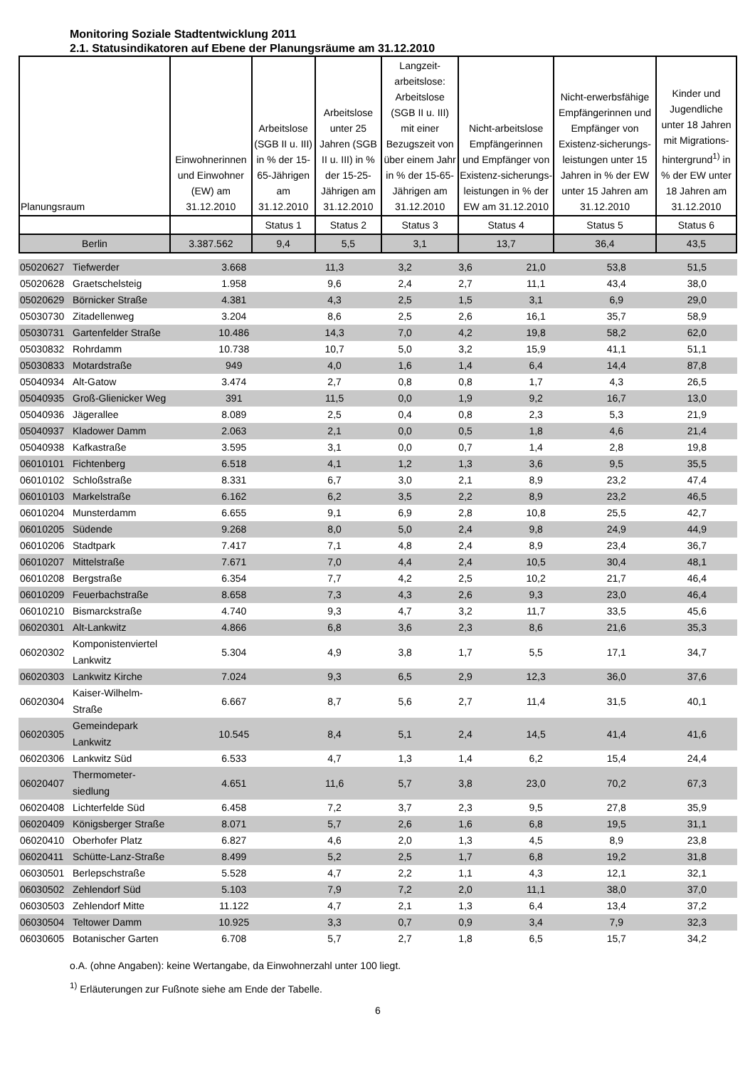Monitoring Soziale Stadtentwicklung 2011
2.1. Statusindikatoren auf Ebene der Planungsräume am 31.12.2010
| Planungsraum | Einwohnerinnen und Einwohner (EW) am 31.12.2010 | Arbeitslose (SGB II u. III) in % der 15-65-Jährigen am 31.12.2010 | Arbeitslose unter 25 Jahren (SGB II u. III) in % der 15-25-Jährigen am 31.12.2010 | Langzeit-arbeitslose: Arbeitslose (SGB II u. III) mit einer Bezugszeit von über einem Jahr in % der 15-65-Jährigen am 31.12.2010 | Nicht-arbeitslose Empfängerinnen und Empfänger von Existenz-sicherungs-leistungen in % der EW am 31.12.2010 | Nicht-erwerbsfähige Empfängerinnen und Empfänger von Existenz-sicherungs-leistungen unter 15 Jahren in % der EW unter 15 Jahren am 31.12.2010 | Kinder und Jugendliche unter 18 Jahren mit Migrations-hintergrund<sup>1)</sup> in % der EW unter 18 Jahren am 31.12.2010 |
| --- | --- | --- | --- | --- | --- | --- | --- |
| | | Status 1 | Status 2 | Status 3 | Status 4 | Status 5 | Status 6 |
| Berlin | 3.387.562 | 9,4 | 5,5 | 3,1 | 13,7 | 36,4 | 43,5 |
| 05020627 | Tiefwerder | 3.668 | 11,3 | 3,2 | 3,6 | 21,0 | 53,8 | 51,5 |
| 05020628 | Graetschelsteig | 1.958 | 9,6 | 2,4 | 2,7 | 11,1 | 43,4 | 38,0 |
| 05020629 | Börnicker Straße | 4.381 | 4,3 | 2,5 | 1,5 | 3,1 | 6,9 | 29,0 |
| 05030730 | Zitadellenweg | 3.204 | 8,6 | 2,5 | 2,6 | 16,1 | 35,7 | 58,9 |
| 05030731 | Gartenfelder Straße | 10.486 | 14,3 | 7,0 | 4,2 | 19,8 | 58,2 | 62,0 |
| 05030832 | Rohrdamm | 10.738 | 10,7 | 5,0 | 3,2 | 15,9 | 41,1 | 51,1 |
| 05030833 | Motardstraße | 949 | 4,0 | 1,6 | 1,4 | 6,4 | 14,4 | 87,8 |
| 05040934 | Alt-Gatow | 3.474 | 2,7 | 0,8 | 0,8 | 1,7 | 4,3 | 26,5 |
| 05040935 | Groß-Glienicker Weg | 391 | 11,5 | 0,0 | 1,9 | 9,2 | 16,7 | 13,0 |
| 05040936 | Jägerallee | 8.089 | 2,5 | 0,4 | 0,8 | 2,3 | 5,3 | 21,9 |
| 05040937 | Kladower Damm | 2.063 | 2,1 | 0,0 | 0,5 | 1,8 | 4,6 | 21,4 |
| 05040938 | Kafkastraße | 3.595 | 3,1 | 0,0 | 0,7 | 1,4 | 2,8 | 19,8 |
| 06010101 | Fichtenberg | 6.518 | 4,1 | 1,2 | 1,3 | 3,6 | 9,5 | 35,5 |
| 06010102 | Schloßstraße | 8.331 | 6,7 | 3,0 | 2,1 | 8,9 | 23,2 | 47,4 |
| 06010103 | Markelstraße | 6.162 | 6,2 | 3,5 | 2,2 | 8,9 | 23,2 | 46,5 |
| 06010204 | Munsterdamm | 6.655 | 9,1 | 6,9 | 2,8 | 10,8 | 25,5 | 42,7 |
| 06010205 | Südende | 9.268 | 8,0 | 5,0 | 2,4 | 9,8 | 24,9 | 44,9 |
| 06010206 | Stadtpark | 7.417 | 7,1 | 4,8 | 2,4 | 8,9 | 23,4 | 36,7 |
| 06010207 | Mittelstraße | 7.671 | 7,0 | 4,4 | 2,4 | 10,5 | 30,4 | 48,1 |
| 06010208 | Bergstraße | 6.354 | 7,7 | 4,2 | 2,5 | 10,2 | 21,7 | 46,4 |
| 06010209 | Feuerbachstraße | 8.658 | 7,3 | 4,3 | 2,6 | 9,3 | 23,0 | 46,4 |
| 06010210 | Bismarckstraße | 4.740 | 9,3 | 4,7 | 3,2 | 11,7 | 33,5 | 45,6 |
| 06020301 | Alt-Lankwitz | 4.866 | 6,8 | 3,6 | 2,3 | 8,6 | 21,6 | 35,3 |
| 06020302 | Komponistenviertel Lankwitz | 5.304 | 4,9 | 3,8 | 1,7 | 5,5 | 17,1 | 34,7 |
| 06020303 | Lankwitz Kirche | 7.024 | 9,3 | 6,5 | 2,9 | 12,3 | 36,0 | 37,6 |
| 06020304 | Kaiser-Wilhelm-Straße | 6.667 | 8,7 | 5,6 | 2,7 | 11,4 | 31,5 | 40,1 |
| 06020305 | Gemeindepark Lankwitz | 10.545 | 8,4 | 5,1 | 2,4 | 14,5 | 41,4 | 41,6 |
| 06020306 | Lankwitz Süd | 6.533 | 4,7 | 1,3 | 1,4 | 6,2 | 15,4 | 24,4 |
| 06020407 | Thermometer-siedlung | 4.651 | 11,6 | 5,7 | 3,8 | 23,0 | 70,2 | 67,3 |
| 06020408 | Lichterfelde Süd | 6.458 | 7,2 | 3,7 | 2,3 | 9,5 | 27,8 | 35,9 |
| 06020409 | Königsberger Straße | 8.071 | 5,7 | 2,6 | 1,6 | 6,8 | 19,5 | 31,1 |
| 06020410 | Oberhofer Platz | 6.827 | 4,6 | 2,0 | 1,3 | 4,5 | 8,9 | 23,8 |
| 06020411 | Schütte-Lanz-Straße | 8.499 | 5,2 | 2,5 | 1,7 | 6,8 | 19,2 | 31,8 |
| 06030501 | Berlepschstraße | 5.528 | 4,7 | 2,2 | 1,1 | 4,3 | 12,1 | 32,1 |
| 06030502 | Zehlendorf Süd | 5.103 | 7,9 | 7,2 | 2,0 | 11,1 | 38,0 | 37,0 |
| 06030503 | Zehlendorf Mitte | 11.122 | 4,7 | 2,1 | 1,3 | 6,4 | 13,4 | 37,2 |
| 06030504 | Teltower Damm | 10.925 | 3,3 | 0,7 | 0,9 | 3,4 | 7,9 | 32,3 |
| 06030605 | Botanischer Garten | 6.708 | 5,7 | 2,7 | 1,8 | 6,5 | 15,7 | 34,2 |
o.A. (ohne Angaben): keine Wertangabe, da Einwohnerzahl unter 100 liegt.
<sup>1)</sup> Erläuterungen zur Fußnote siehe am Ende der Tabelle.
6